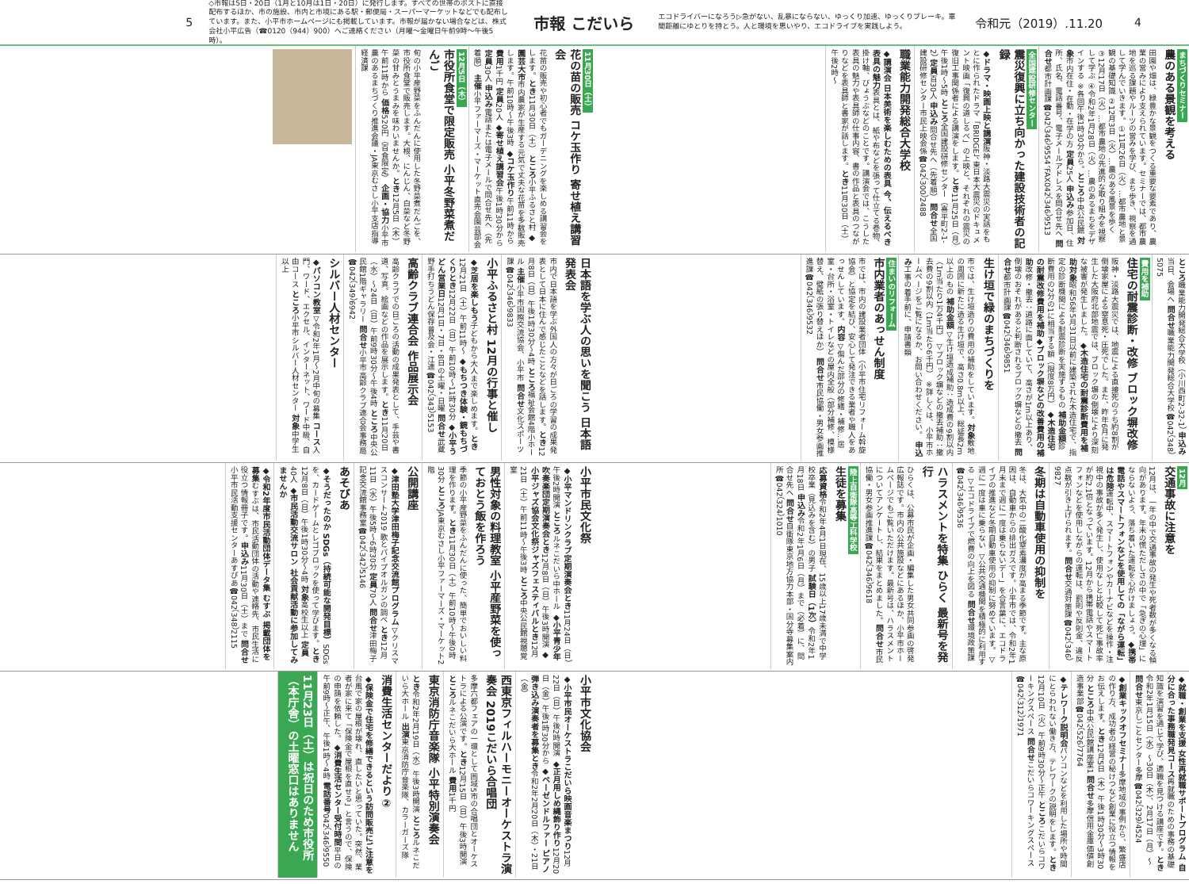4 令和元（2019）.11.20 エコドライバーになろう▷急がない、乱暴にならない、ゆっくり加速、ゆっくりブレーキ。車間距離にゆとりを持とう。人と環境を思いやり、エコドライブを実践しよう。 市報 こだいら ◇市報は5日・20日（1月と10月は1日・20日）に発行します。すべての世帯のポストに直接配布するほか、市の施設、市内と市境にある駅・郵便局・スーパーマーケットなどでも配布しています。また、小平市ホームページにも掲載しています。市報が届かない場合などは、株式会社小平広告（☎0120（944）900）へご連絡ください（月曜～金曜日午前9時～午後5時）。 5
まちづくりセミナー
農のある景観を考える
田園や畑は、緑豊かな景観をつくる重要な要素であり、農業の営みにより支えられています。セミナーでは、都市農地を巡る課題やルーツの営みを学び、まち歩き、視察を通して学んでいきます。①11月26日（火）…都市農地と景観の基礎知識 ②12月3日（火）…農のある風景を歩く ③12月17日（火）…都市農地の先進的な取り組みを視察して学ぶ ④令和2年1月28日（火）…農のあるまちをデザインする ※各回午後1時30分から。
ところ
中央公民館
対象
市内在住・在勤・在学の方
定員
25人
申込み
参加日、住所、氏名、電話番号、電子メールアドレスを問合せ先へ
問合せ
都市計画課☎042（346）9554、FAX042（346）9513
全国建設研修センター
震災復興に立ち向かった建設技術者の記録
◆ドラマ・映画上映と講演
阪神・淡路大震災の実話をもとに作られたドラマ「BRIDGE」、東日本大震災のドキュメント映画「復興の道しるべ」の上映と、それぞれの震災の復旧工事関係者による講演をします。
とき
11月25日（月）午後1時～5時
ところ
全国建設研修センター（喜平町2-1-2）
定員
百30人
申込み
問合せ先へ（先着順）
問合せ
全国建設研修センター市民上映会係☎042（300）2488
職業能力開発総合大学校
◆講演会 日本美術を楽しむための表具 今、伝えるべき表具の魅力
表具とは、紙や布などを張って仕立てる巻物、掛け軸、びょうぶなどのことです。講演会では、こうした表具の魅力や表具師の仕事内容、書の作品と表具のつながりなどを表具師と書家が話します。
とき
11月30日（土）午後2時～
ところ
職業能力開発総合大学校（小川西町2-32-1）
申込み
当日、会場へ
問合せ
職業能力開発総合大学校☎042（348）5075
費用を補助
住宅の耐震診断・改修 ブロック塀改修
阪神・淡路大震災では、地震による直接死のうち約8割が倒壊家屋による窒息死・圧死でした。また、昨年6月に発生した大阪府北部地震では、ブロック塀の倒壊により深刻な被害が発生しました。
◆木造住宅の耐震診断費用を補助
対象
昭和56年5月31日以前に建築された木造住宅で、指定の診断機関による耐震診断を実施するもの
補助金額
診断費用の2分の1に相当する額（限度8万円）
◆木造住宅の耐震改修費用を補助
◆ブロック塀などの改善費用の補助
改修・撤去：道路に面していて、高さが1m以上あり、倒壊のおそれがあると判断されるブロック塀などの撤去
問合せ
都市計画課☎042（346）9851
生け垣で緑のまちづくりを
市では、生け垣造りの費用の補助をしています。
対象
敷地の周囲に新たに造る生け垣で、高さ0.8m以上、総延長2m以上のもの
補助金額
▽生け垣造成補助：造成費の9割以内（1m当たり1万4千円） ▽ブロック塀などの撤去補助：撤去費の9割以内（1m当たり6千円） ※詳しくは、小平市ホームページをご覧になるか、お問い合わせください。
申込み
工事の着手前に、申請書類
住まいのリフォーム
市内業者のあっせん制度
市では、市内の建設業者団体（小平市住宅リフォーム斡旋協会）と協定を結び、安心して発注できる業者や職人をあっせんしています。
内容
▽傷んだ部分の修繕・補修…居室・台所・浴室・トイレなどの屋内全般（部分補修、模様替え、壁紙の張り替えほか）
問合せ
市民協働・男女参画推進課☎042（346）9532
12月
交通事故に注意を
12月は、一年の中で交通事故の発生や死者数が多くなる傾向があります。年末の慌ただしさの中で「急ぎの心理」にならないよう、落ち着いた運転を心がけましょう。
◆携帯電話やスマートフォンなどを使用しての「ながら運転」は危険
運転中、スマートフォンやカーナビなどを操作・注視中の事故が多く発生し、使用なしと比較して死亡事故率が約2.1倍となっています。12月から携帯電話やスマートフォンなどを使用しながらの運転は、罰則や反則金、違反点数が引き上げられます。
問合せ
交通対策課☎042（346）9827
冬期は自動車使用の抑制を
冬は、大気中の二酸化窒素濃度が高まる季節です。主な原因は、自動車からの排出ガスです。小平市では、令和2年1月末まで週に一度は乗らないデー」を合言葉に、エコドライブの推進など冬期自動車使用の抑制に努めています。▽週に一度は車に乗らない ▽公共交通機関を積極的に利用する ▽エコドライブで燃費の向上を図る
問合せ
環境政策課☎042（346）9536
ハラスメントを特集 ひらく 最新号を発行
ひらくは、公募市民が企画・編集した男女共同参画の啓発広報誌です。市内の公共施設などにあるほか、小平市ホームページでもご覧いただけます。最新号は、ハラスメントについてアンケートし、結果をまとめました。
問合せ
市民協働・男女参画推進課☎042（346）9618
陸上自衛隊高等工科学校
生徒を募集
応募資格
令和2年4月1日現在、15歳以上17歳未満で中学校卒業（見込みを含む）の男子
試験日（1次）
令和2年1月18日
申込み
令和2年1月6日（月）まで（必着）に、問合せ先へ
問合せ
自衛隊東京地方協力本部・国分寺募集案内所☎042（324）1010
◆就職・創業を支援 女性再就職サポートプログラム 自分に合った事務職発見コース
再就職のための事務の基礎知識を演習を通じて学び、適職を見つける講座です。
とき
令和2年1月15日（水）～30日（木）、2月17日（月）～
問合せ
東京しごとセンター多摩☎042（329）4524
◆創業キックオフセミナー
多摩地域の事例から、繁盛店の作り方、成功者の経営の秘けつなど創業に役立つ情報をお伝えします。
とき
12月5日（木）午後1時30分～3時30分
ところ
中央公民館講座室1
問合せ
多摩信用金庫価値創造事業部☎042（526）7764
◆テレワーク説明会
パソコンなどを利用した場所や時間にとらわれない働き方、テレワークの説明をします。
とき
12月10日（火）午前9時30分～正午
ところ
こだいらコワーキングスペース
問合せ
こだいらコワーキングスペース☎042（312）1971
11月30日（土）
花の苗の販売 コケ玉作り 寄せ植え講習会
花苗の販売や初心者でもガーデニングを楽しめる講習会をします。
とき
11月30日（土）
ところ
小平ふるさと村
◆園芸大市
市内農家が生産する元気で丈夫な花苗を多数販売します。午前10時～午後3時
◆コケ玉作り
午前11時から
費用
1千円
定員
20人
◆寄せ植え講習会
午後1時30分から
定員
30人
申込み
電話または電子メールで問合せ先へ（先着順）
主催
小平ファーマーズ・マーケット直売会園芸部会
12月5日（木）
市役所食堂で限定販売 小平冬野菜煮だんご
旬の小平産野菜をふんだんに使用した冬野菜煮だんごを、市役所食堂で販売します。大根、にんじん、白菜など冬野菜の甘みとうまみを味わいませんか。
とき
12月5日（木）午前11時から
価格
520円（百食限定）
企画・協力
小平市農のあるまちづくり推進会議・JA東京むさし小平支店指導経済課
日本語を学ぶ人の思いを聞こう 日本語発表会
市内で日本語を学ぶ外国人の方々が日ごろの学習の成果発表として日本に住んで感じたことなどを話します。
とき
12月8日（日）午後1時30分～4時
ところ
福祉会館4階小ホール
主催
小平市国際交流協会、小平市
問合せ
文化スポーツ課☎042（346）9833
小平ふるさと村 12月の行事と催し
◆芝居を楽しもう
子どもから大人まで楽しめます。
とき
12月21日（土）午前11時～
◆もちつき体験・鏡もちづくり
とき
12月22日（日）午前10時～11時30分
◆小平うどん
営業日
12月1日・7日・8日の土曜・日曜
問合せ
武蔵野手打ちうどん保存普及会・江連☎042（343）5153
高齢クラブ連合会 作品展示会
高齢クラブでの日ごろの活動の成果発表として、手芸や書道、写真、絵画などの作品を展示します。
とき
11月20日（水）～24日（日）午前9時30分～午後4時
ところ
中央公民館1階ギャラリー
問合せ
小平市高齢クラブ連合会事務局☎042（349）6942
シルバー人材センター
◆パソコン教室
▽令和2年1月～2月中旬の募集
コース
入門、ワード、エクセル、インターネット、ワード中級、自由コース
ところ
小平市シルバー人材センター
対象
中学生以上
小平市民文化祭
◆小平マンドリンクラブ定期演奏会
とき
11月24日（日）午後2時開演
ところ
ルネこだいら中ホール
◆小平青少年吹奏楽団定期演奏会
とき
12月8日（日）午後3時開演
◆小平ジャズ協会文化祭ジャズフェスティバル
とき
12月21日（土）午前11時～午後3時
ところ
中央公民館視聴覚室
男性対象の料理教室 小平産野菜を使っておとう飯を作ろう
季節の小平産野菜をふんだんに使った、簡単でおいしい料理を作ります。
とき
11月30日（土）午前10時～午後0時30分
ところ
JA東京むさし小平ファーマーズ・マーケット2階
公開講座
◆津田塾大学津田梅子記念交流館プログラム
▽クリスマスコンサート2019 歌とパイプオルガンの調べ
とき
12月11日（水）午後5時～6時30分
定員
70人
問合せ
津田梅子記念交流館事務室☎042（342）5146
あそびあ
◆そうだったのか SDGs（持続可能な開発目標）
SDGsを、カードゲームとレゴブロックを使って学びます。
とき
12月8日（日）午後1時30分～4時
対象
高校生以上
定員
40人
◆市民活動交流サロン 社会貢献活動に参加してみませんか
◆令和2年度市民活動団体データ集 むすぶ 掲載団体を募集
むすぶは、市民活動団体の活動や連絡先、市民生活に役立つ情報冊子です。
申込み
11月30日（土）まで
問合せ
小平市民活動支援センターあすぴあ☎042（348）2115
小平市文化協会
◆小平市民オーケストラこだいら映画音楽まつり
12月22日（日）午後2時開演
◆正月用しめ縄飾り作り
12月20日（金）午後1時30分から
◆ベーゼンドルファー ピアノ弾き込み演奏者を募集
とき
令和2年2月20日（木）・21日（金）
西東京フィルハーモニーオーケストラ演奏会 2019こだいら合唱団
多摩六都フェアの一環として圏域5市の合唱団とオーケストラによる公演です。
とき
12月15日（日）午後3時開演
ところ
ルネこだいら大ホール
費用
1千円
東京消防庁音楽隊 小平特別演奏会
とき
令和2年2月19日（水）午後3時開演
ところ
ルネこだいら大ホール
出演
東京消防庁音楽隊、カラーガーズ隊
消費生活センターだより②
◆保険金で住宅を修繕できるという訪問販売にご注意を
台風で家の屋根が壊れ、直したいと思っていた。突然、業者が家に来て「保険金で屋根を直せる」と言うので、保険の申請を依頼した。
◆消費生活センター
受付時間
平日の午前9時～正午、午後1時～4時
電話番号
042（346）9550
11月23日（土）は祝日のため市役所（本庁舎）の土曜窓口はありません